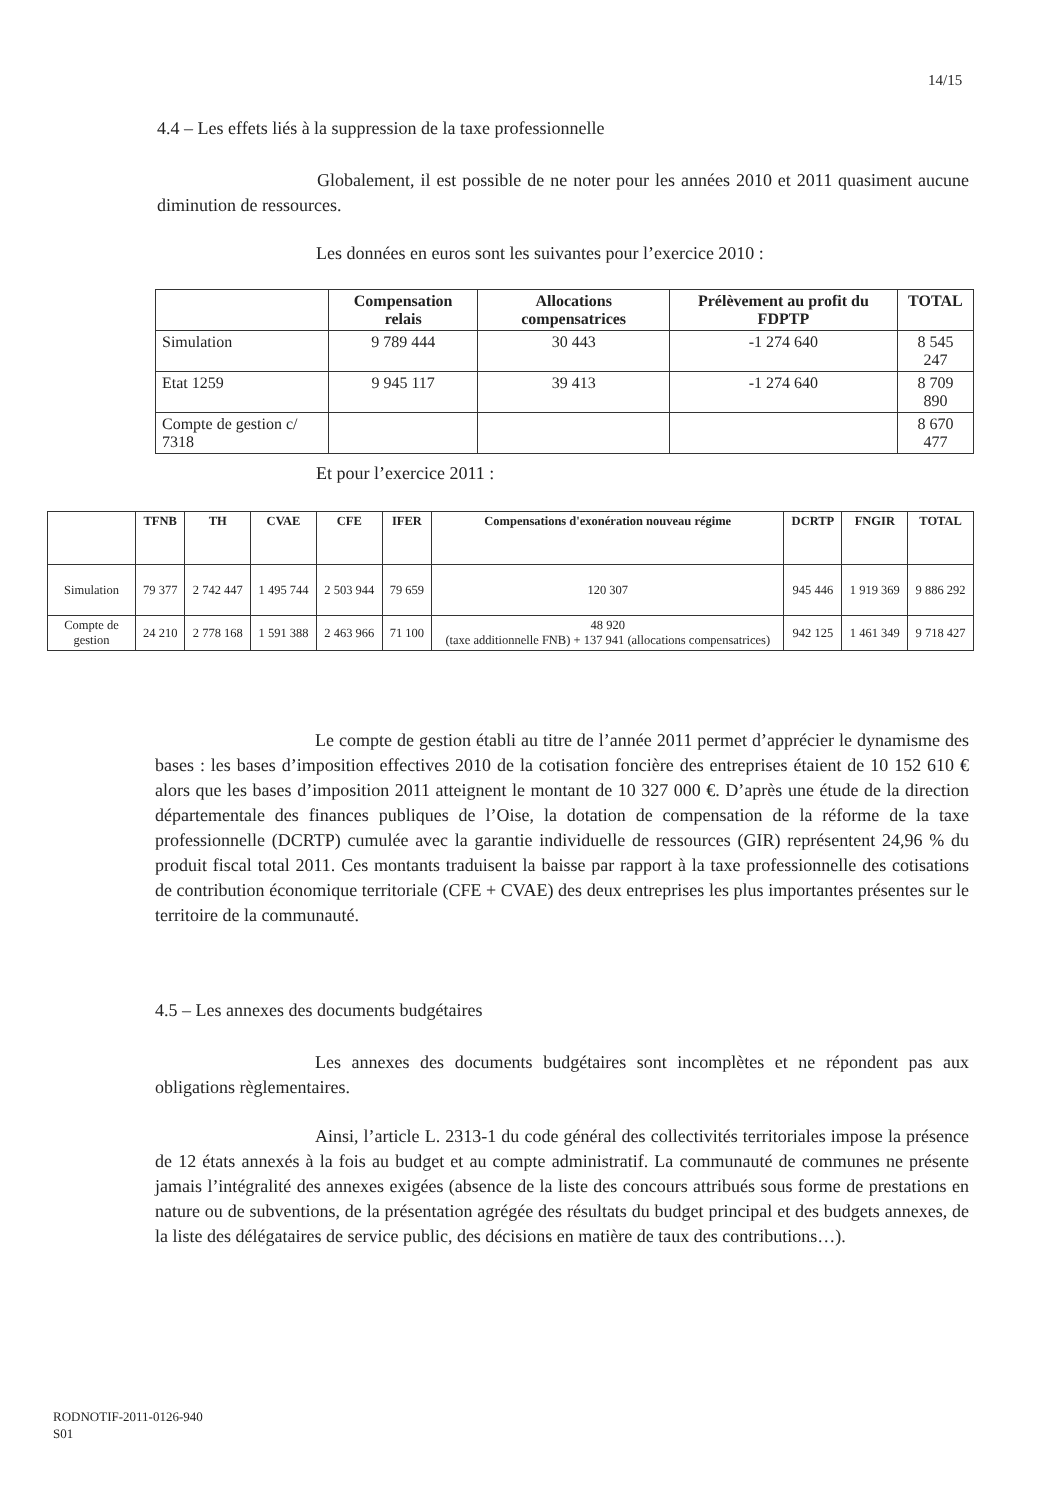14/15
4.4 – Les effets liés à la suppression de la taxe professionnelle
Globalement, il est possible de ne noter pour les années 2010 et 2011 quasiment aucune diminution de ressources.
Les données en euros sont les suivantes pour l’exercice 2010 :
| | Compensation relais | Allocations compensatrices | Prélèvement au profit du FDPTP | TOTAL |
| --- | --- | --- | --- | --- |
| Simulation | 9 789 444 | 30 443 | -1 274 640 | 8 545 247 |
| Etat 1259 | 9 945 117 | 39 413 | -1 274 640 | 8 709 890 |
| Compte de gestion c/ 7318 | | | | 8 670 477 |
Et pour l’exercice 2011 :
| | TFNB | TH | CVAE | CFE | IFER | Compensations d'exonération nouveau régime | DCRTP | FNGIR | TOTAL |
| --- | --- | --- | --- | --- | --- | --- | --- | --- | --- |
| Simulation | 79 377 | 2 742 447 | 1 495 744 | 2 503 944 | 79 659 | 120 307 | 945 446 | 1 919 369 | 9 886 292 |
| Compte de gestion | 24 210 | 2 778 168 | 1 591 388 | 2 463 966 | 71 100 | 48 920 (taxe additionnelle FNB) + 137 941 (allocations compensatrices) | 942 125 | 1 461 349 | 9 718 427 |
Le compte de gestion établi au titre de l’année 2011 permet d’apprécier le dynamisme des bases : les bases d’imposition effectives 2010 de la cotisation foncière des entreprises étaient de 10 152 610 € alors que les bases d’imposition 2011 atteignent le montant de 10 327 000 €. D’après une étude de la direction départementale des finances publiques de l’Oise, la dotation de compensation de la réforme de la taxe professionnelle (DCRTP) cumulée avec la garantie individuelle de ressources (GIR) représentent 24,96 % du produit fiscal total 2011. Ces montants traduisent la baisse par rapport à la taxe professionnelle des cotisations de contribution économique territoriale (CFE + CVAE) des deux entreprises les plus importantes présentes sur le territoire de la communauté.
4.5 – Les annexes des documents budgétaires
Les annexes des documents budgétaires sont incomplètes et ne répondent pas aux obligations règlementaires.
Ainsi, l’article L. 2313-1 du code général des collectivités territoriales impose la présence de 12 états annexés à la fois au budget et au compte administratif. La communauté de communes ne présente jamais l’intégralité des annexes exigées (absence de la liste des concours attribués sous forme de prestations en nature ou de subventions, de la présentation agrégée des résultats du budget principal et des budgets annexes, de la liste des délégataires de service public, des décisions en matière de taux des contributions…).
RODNOTIF-2011-0126-940
S01